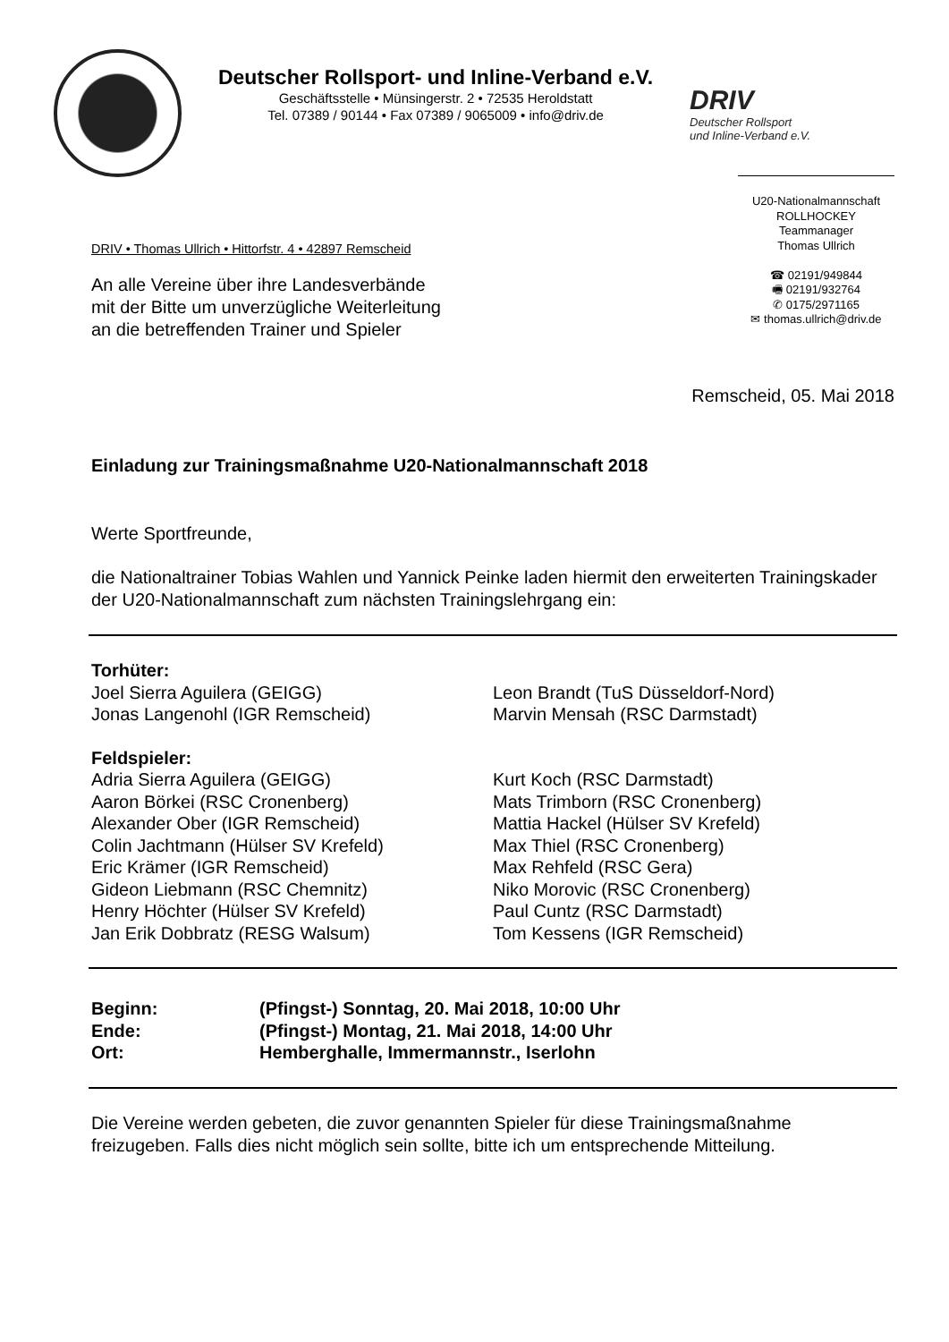Deutscher Rollsport- und Inline-Verband e.V.
Geschäftsstelle • Münsingerstr. 2 • 72535 Heroldstatt
Tel. 07389 / 90144 • Fax 07389 / 9065009 • info@driv.de
DRIV
Deutscher Rollsport
und Inline-Verband e.V.
U20-Nationalmannschaft
ROLLHOCKEY
Teammanager
Thomas Ullrich
☎ 02191/949844
🖷 02191/932764
✆ 0175/2971165
✉ thomas.ullrich@driv.de
DRIV • Thomas Ullrich • Hittorfstr. 4 • 42897 Remscheid
An alle Vereine über ihre Landesverbände
mit der Bitte um unverzügliche Weiterleitung
an die betreffenden Trainer und Spieler
Remscheid, 05. Mai 2018
Einladung zur Trainingsmaßnahme U20-Nationalmannschaft 2018
Werte Sportfreunde,
die Nationaltrainer Tobias Wahlen und Yannick Peinke laden hiermit den erweiterten Trainingskader der U20-Nationalmannschaft zum nächsten Trainingslehrgang ein:
Torhüter:
Joel Sierra Aguilera (GEIGG)
Jonas Langenohl (IGR Remscheid)
Leon Brandt (TuS Düsseldorf-Nord)
Marvin Mensah (RSC Darmstadt)
Feldspieler:
Adria Sierra Aguilera (GEIGG)
Aaron Börkei (RSC Cronenberg)
Alexander Ober (IGR Remscheid)
Colin Jachtmann (Hülser SV Krefeld)
Eric Krämer (IGR Remscheid)
Gideon Liebmann (RSC Chemnitz)
Henry Höchter (Hülser SV Krefeld)
Jan Erik Dobbratz (RESG Walsum)
Kurt Koch (RSC Darmstadt)
Mats Trimborn (RSC Cronenberg)
Mattia Hackel (Hülser SV Krefeld)
Max Thiel (RSC Cronenberg)
Max Rehfeld (RSC Gera)
Niko Morovic (RSC Cronenberg)
Paul Cuntz (RSC Darmstadt)
Tom Kessens (IGR Remscheid)
| Beginn: | (Pfingst-) Sonntag, 20. Mai 2018, 10:00 Uhr |
| Ende: | (Pfingst-) Montag, 21. Mai 2018, 14:00 Uhr |
| Ort: | Hemberghalle, Immermannstr., Iserlohn |
Die Vereine werden gebeten, die zuvor genannten Spieler für diese Trainingsmaßnahme freizugeben. Falls dies nicht möglich sein sollte, bitte ich um entsprechende Mitteilung.